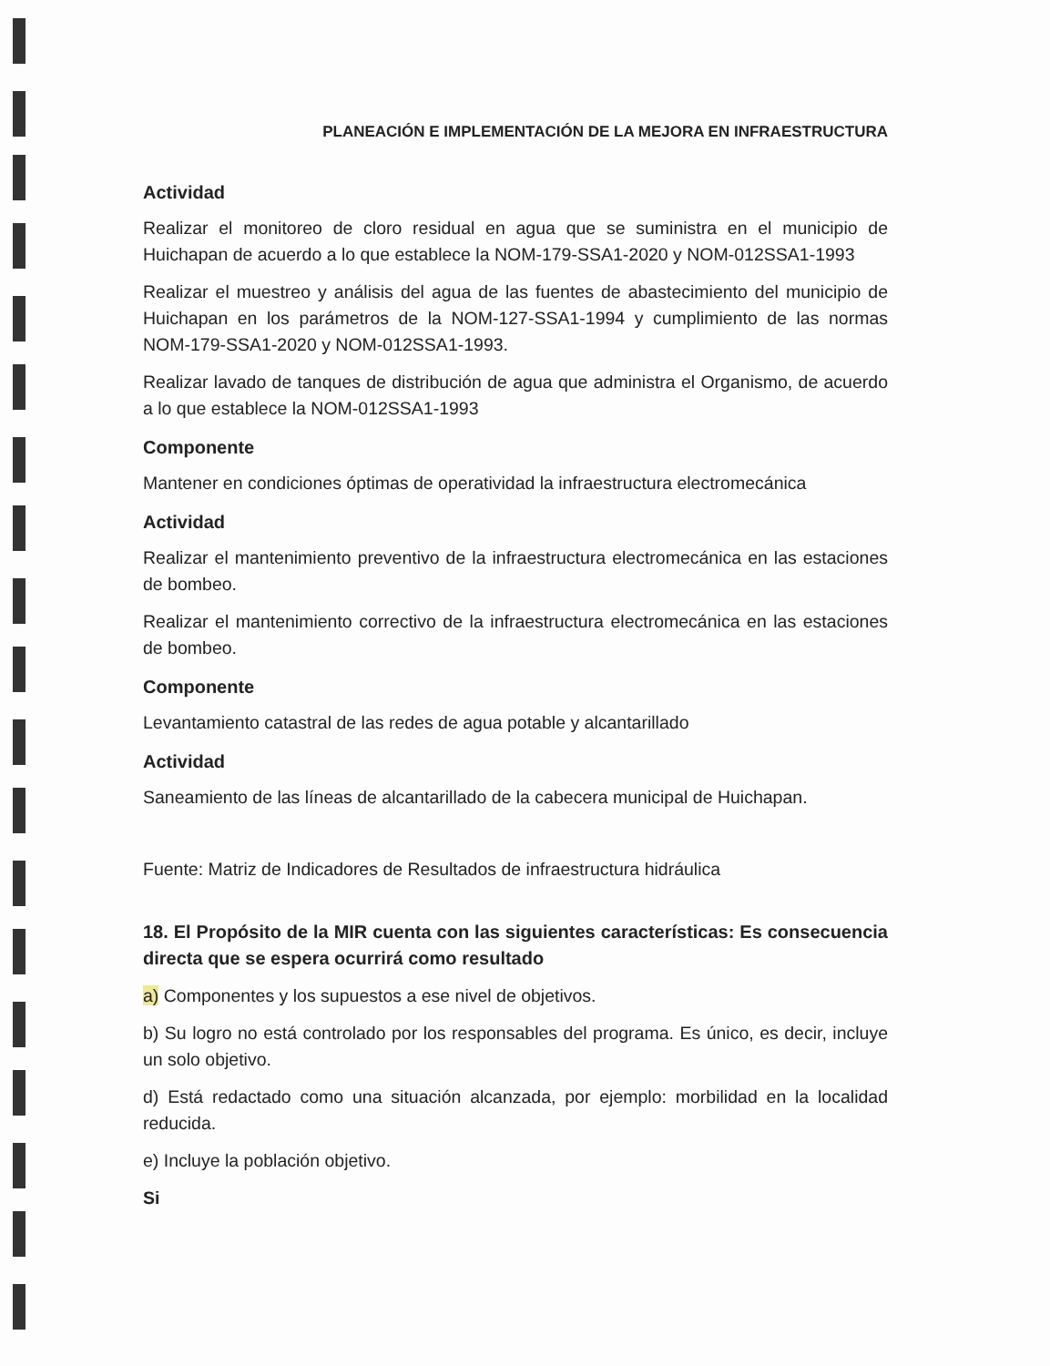PLANEACIÓN E IMPLEMENTACIÓN DE LA MEJORA EN INFRAESTRUCTURA
Actividad
Realizar el monitoreo de cloro residual en agua que se suministra en el municipio de Huichapan de acuerdo a lo que establece la NOM-179-SSA1-2020 y NOM-012SSA1-1993
Realizar el muestreo y análisis del agua de las fuentes de abastecimiento del municipio de Huichapan en los parámetros de la NOM-127-SSA1-1994 y cumplimiento de las normas NOM-179-SSA1-2020 y NOM-012SSA1-1993.
Realizar lavado de tanques de distribución de agua que administra el Organismo, de acuerdo a lo que establece la NOM-012SSA1-1993
Componente
Mantener en condiciones óptimas de operatividad la infraestructura electromecánica
Actividad
Realizar el mantenimiento preventivo de la infraestructura electromecánica en las estaciones de bombeo.
Realizar el mantenimiento correctivo de la infraestructura electromecánica en las estaciones de bombeo.
Componente
Levantamiento catastral de las redes de agua potable y alcantarillado
Actividad
Saneamiento de las líneas de alcantarillado de la cabecera municipal de Huichapan.
Fuente: Matriz de Indicadores de Resultados de infraestructura hidráulica
18. El Propósito de la MIR cuenta con las siguientes características: Es consecuencia directa que se espera ocurrirá como resultado
a) Componentes y los supuestos a ese nivel de objetivos.
b) Su logro no está controlado por los responsables del programa. Es único, es decir, incluye un solo objetivo.
d) Está redactado como una situación alcanzada, por ejemplo: morbilidad en la localidad reducida.
e) Incluye la población objetivo.
Si